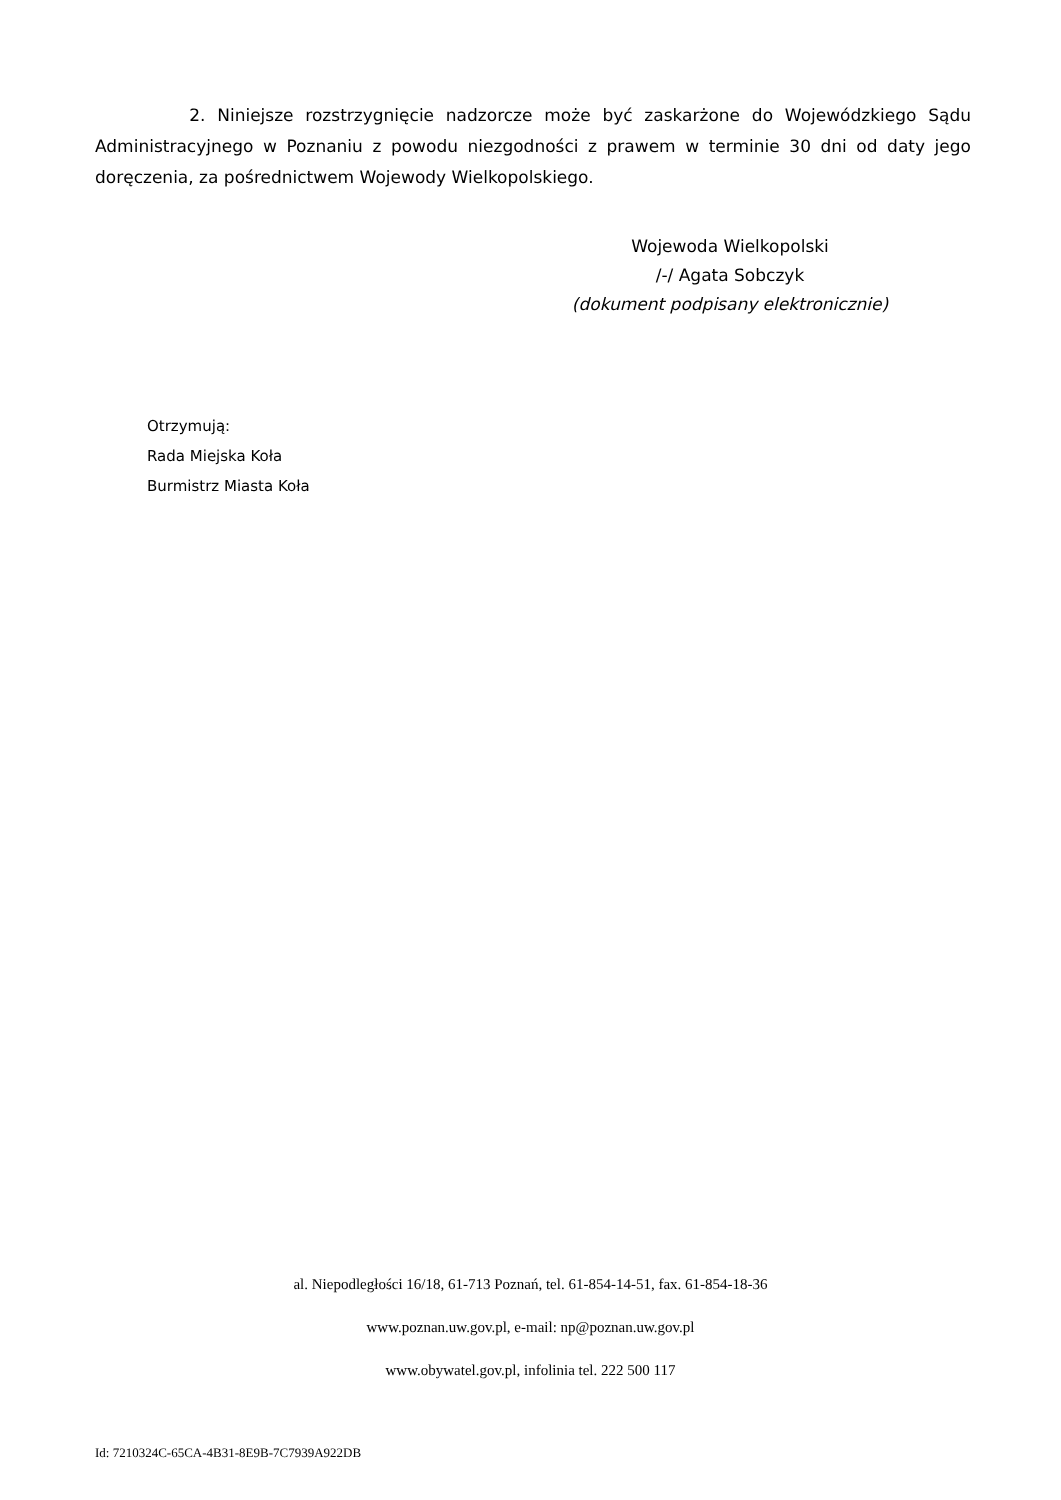2. Niniejsze rozstrzygnięcie nadzorcze może być zaskarżone do Wojewódzkiego Sądu Administracyjnego w Poznaniu z powodu niezgodności z prawem w terminie 30 dni od daty jego doręczenia, za pośrednictwem Wojewody Wielkopolskiego.
Wojewoda Wielkopolski
/-/ Agata Sobczyk
(dokument podpisany elektronicznie)
Otrzymują:
Rada Miejska Koła
Burmistrz Miasta Koła
al. Niepodległości 16/18, 61-713 Poznań, tel. 61-854-14-51, fax. 61-854-18-36
www.poznan.uw.gov.pl, e-mail: np@poznan.uw.gov.pl
www.obywatel.gov.pl, infolinia tel. 222 500 117
Id: 7210324C-65CA-4B31-8E9B-7C7939A922DB